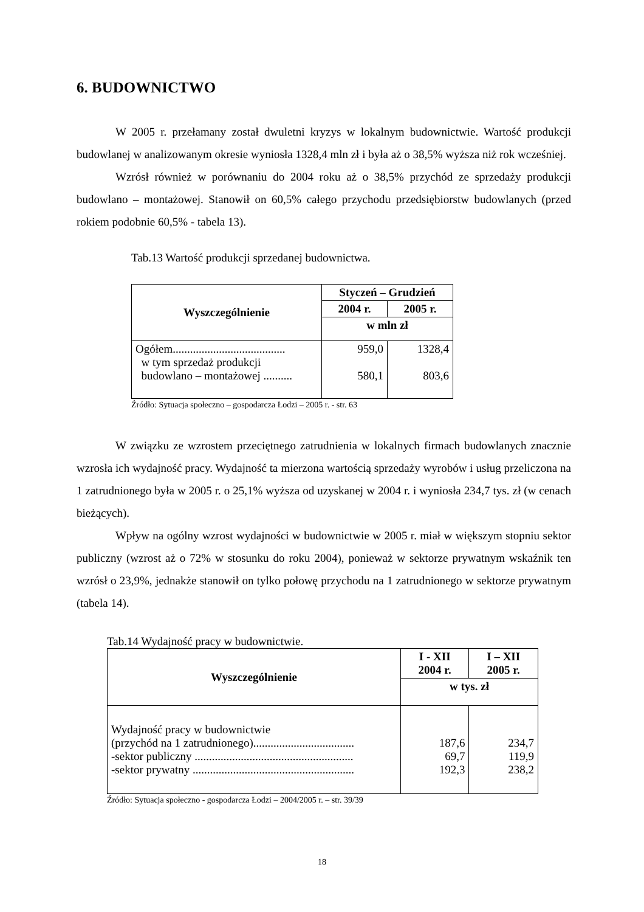6. BUDOWNICTWO
W 2005 r. przełamany został dwuletni kryzys w lokalnym budownictwie. Wartość produkcji budowlanej w analizowanym okresie wyniosła 1328,4 mln zł i była aż o 38,5% wyższa niż rok wcześniej.
Wzrósł również w porównaniu do 2004 roku aż o 38,5% przychód ze sprzedaży produkcji budowlano – montażowej. Stanowił on 60,5% całego przychodu przedsiębiorstw budowlanych (przed rokiem podobnie 60,5% - tabela 13).
Tab.13 Wartość produkcji sprzedanej budownictwa.
| Wyszczególnienie | Styczeń – Grudzień | |
| --- | --- | --- |
| | 2004 r. | 2005 r. |
| | w mln zł | |
| Ogółem....................................... w tym sprzedaż produkcji budowlano – montażowej .......... | 959,0 580,1 | 1328,4 803,6 |
Źródło: Sytuacja społeczno – gospodarcza Łodzi – 2005 r. - str. 63
W związku ze wzrostem przeciętnego zatrudnienia w lokalnych firmach budowlanych znacznie wzrosła ich wydajność pracy. Wydajność ta mierzona wartością sprzedaży wyrobów i usług przeliczona na 1 zatrudnionego była w 2005 r. o 25,1% wyższa od uzyskanej w 2004 r. i wyniosła 234,7 tys. zł (w cenach bieżących).
Wpływ na ogólny wzrost wydajności w budownictwie w 2005 r. miał w większym stopniu sektor publiczny (wzrost aż o 72% w stosunku do roku 2004), ponieważ w sektorze prywatnym wskaźnik ten wzrósł o 23,9%, jednakże stanowił on tylko połowę przychodu na 1 zatrudnionego w sektorze prywatnym (tabela 14).
Tab.14 Wydajność pracy w budownictwie.
| Wyszczególnienie | I - XII 2004 r. | I – XII 2005 r. |
| --- | --- | --- |
| | w tys. zł | |
| Wydajność pracy w budownictwie (przychód na 1 zatrudnionego)................................... -sektor publiczny ....................................................... -sektor prywatny ........................................................ | 187,6 69,7 192,3 | 234,7 119,9 238,2 |
Źródło: Sytuacja społeczno - gospodarcza Łodzi – 2004/2005 r. – str. 39/39
18